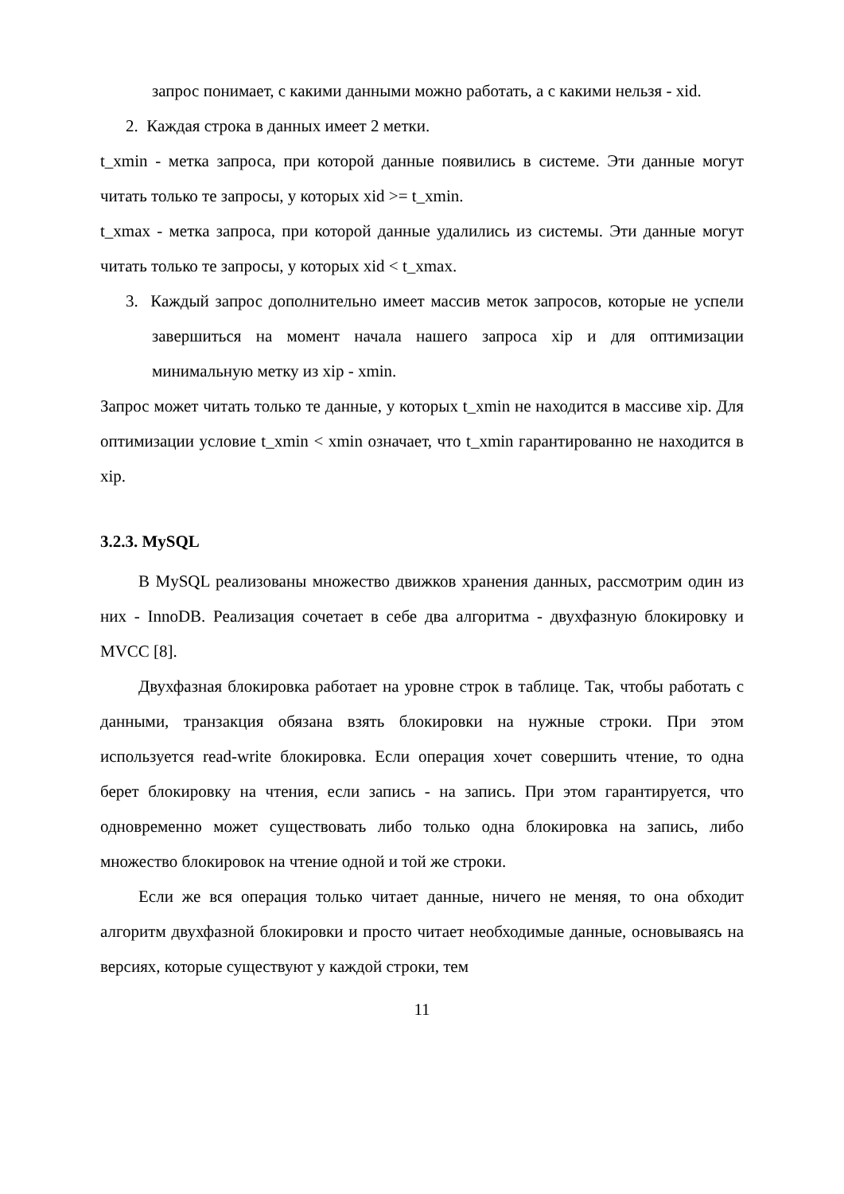запрос понимает, с какими данными можно работать, а с какими нельзя - xid.
2. Каждая строка в данных имеет 2 метки.
t_xmin - метка запроса, при которой данные появились в системе. Эти данные могут читать только те запросы, у которых xid >= t_xmin.
t_xmax - метка запроса, при которой данные удалились из системы. Эти данные могут читать только те запросы, у которых xid < t_xmax.
3. Каждый запрос дополнительно имеет массив меток запросов, которые не успели завершиться на момент начала нашего запроса xip и для оптимизации минимальную метку из xip - xmin.
Запрос может читать только те данные, у которых t_xmin не находится в массиве xip. Для оптимизации условие t_xmin < xmin означает, что t_xmin гарантированно не находится в xip.
3.2.3. MySQL
В MySQL реализованы множество движков хранения данных, рассмотрим один из них - InnoDB. Реализация сочетает в себе два алгоритма - двухфазную блокировку и MVCC [8].
Двухфазная блокировка работает на уровне строк в таблице. Так, чтобы работать с данными, транзакция обязана взять блокировки на нужные строки. При этом используется read-write блокировка. Если операция хочет совершить чтение, то одна берет блокировку на чтения, если запись - на запись. При этом гарантируется, что одновременно может существовать либо только одна блокировка на запись, либо множество блокировок на чтение одной и той же строки.
Если же вся операция только читает данные, ничего не меняя, то она обходит алгоритм двухфазной блокировки и просто читает необходимые данные, основываясь на версиях, которые существуют у каждой строки, тем
11